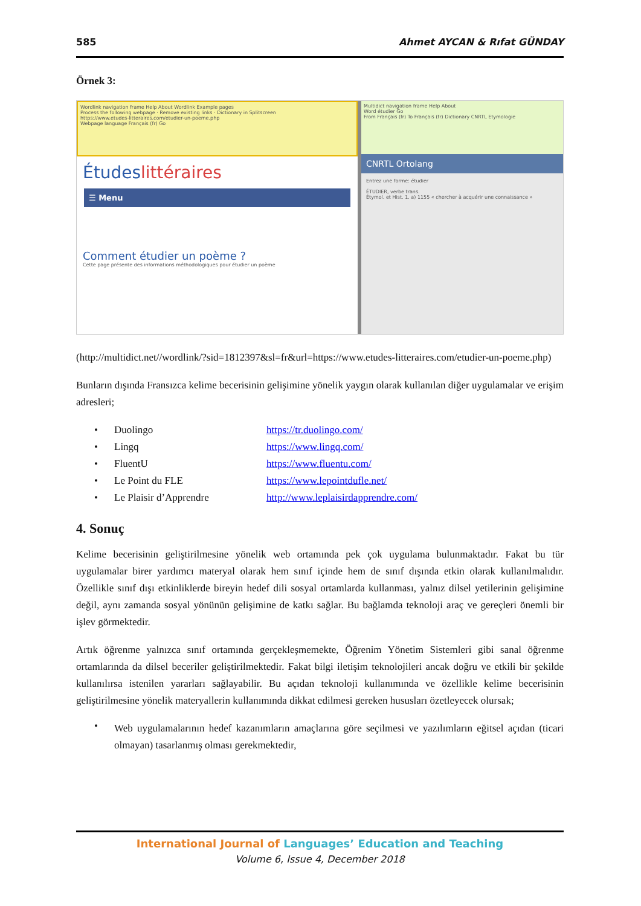585 Ahmet AYCAN & Rıfat GÜNDAY
Örnek 3:
Wordlink navigation frame Help About Wordlink Example pages
Process the following webpage · Remove existing links · Dictionary in Splitscreen
https://www.etudes-litteraires.com/etudier-un-poeme.php
Webpage language Français (fr) Go
Étudeslittéraires
☰ Menu
Comment étudier un poème ?
Cette page présente des informations méthodologiques pour étudier un poème
Multidict navigation frame Help About
Word étudier Go
From Français (fr) To Français (fr) Dictionary CNRTL Etymologie
CNRTL Ortolang
Entrez une forme: étudier
ÉTUDIER, verbe trans.
Étymol. et Hist. 1. a) 1155 « chercher à acquérir une connaissance »
(http://multidict.net//wordlink/?sid=1812397&sl=fr&url=https://www.etudes-litteraires.com/etudier-un-poeme.php)
Bunların dışında Fransızca kelime becerisinin gelişimine yönelik yaygın olarak kullanılan diğer uygulamalar ve erişim adresleri;
• Duolingo https://tr.duolingo.com/
• Lingq https://www.lingq.com/
• FluentU https://www.fluentu.com/
• Le Point du FLE https://www.lepointdufle.net/
• Le Plaisir d’Apprendre http://www.leplaisirdapprendre.com/
4. Sonuç
Kelime becerisinin geliştirilmesine yönelik web ortamında pek çok uygulama bulunmaktadır. Fakat bu tür uygulamalar birer yardımcı materyal olarak hem sınıf içinde hem de sınıf dışında etkin olarak kullanılmalıdır. Özellikle sınıf dışı etkinliklerde bireyin hedef dili sosyal ortamlarda kullanması, yalnız dilsel yetilerinin gelişimine değil, aynı zamanda sosyal yönünün gelişimine de katkı sağlar. Bu bağlamda teknoloji araç ve gereçleri önemli bir işlev görmektedir.
Artık öğrenme yalnızca sınıf ortamında gerçekleşmemekte, Öğrenim Yönetim Sistemleri gibi sanal öğrenme ortamlarında da dilsel beceriler geliştirilmektedir. Fakat bilgi iletişim teknolojileri ancak doğru ve etkili bir şekilde kullanılırsa istenilen yararları sağlayabilir. Bu açıdan teknoloji kullanımında ve özellikle kelime becerisinin geliştirilmesine yönelik materyallerin kullanımında dikkat edilmesi gereken hususları özetleyecek olursak;
•
Web uygulamalarının hedef kazanımların amaçlarına göre seçilmesi ve yazılımların eğitsel açıdan (ticari olmayan) tasarlanmış olması gerekmektedir,
International Journal of Languages’ Education and Teaching
Volume 6, Issue 4, December 2018